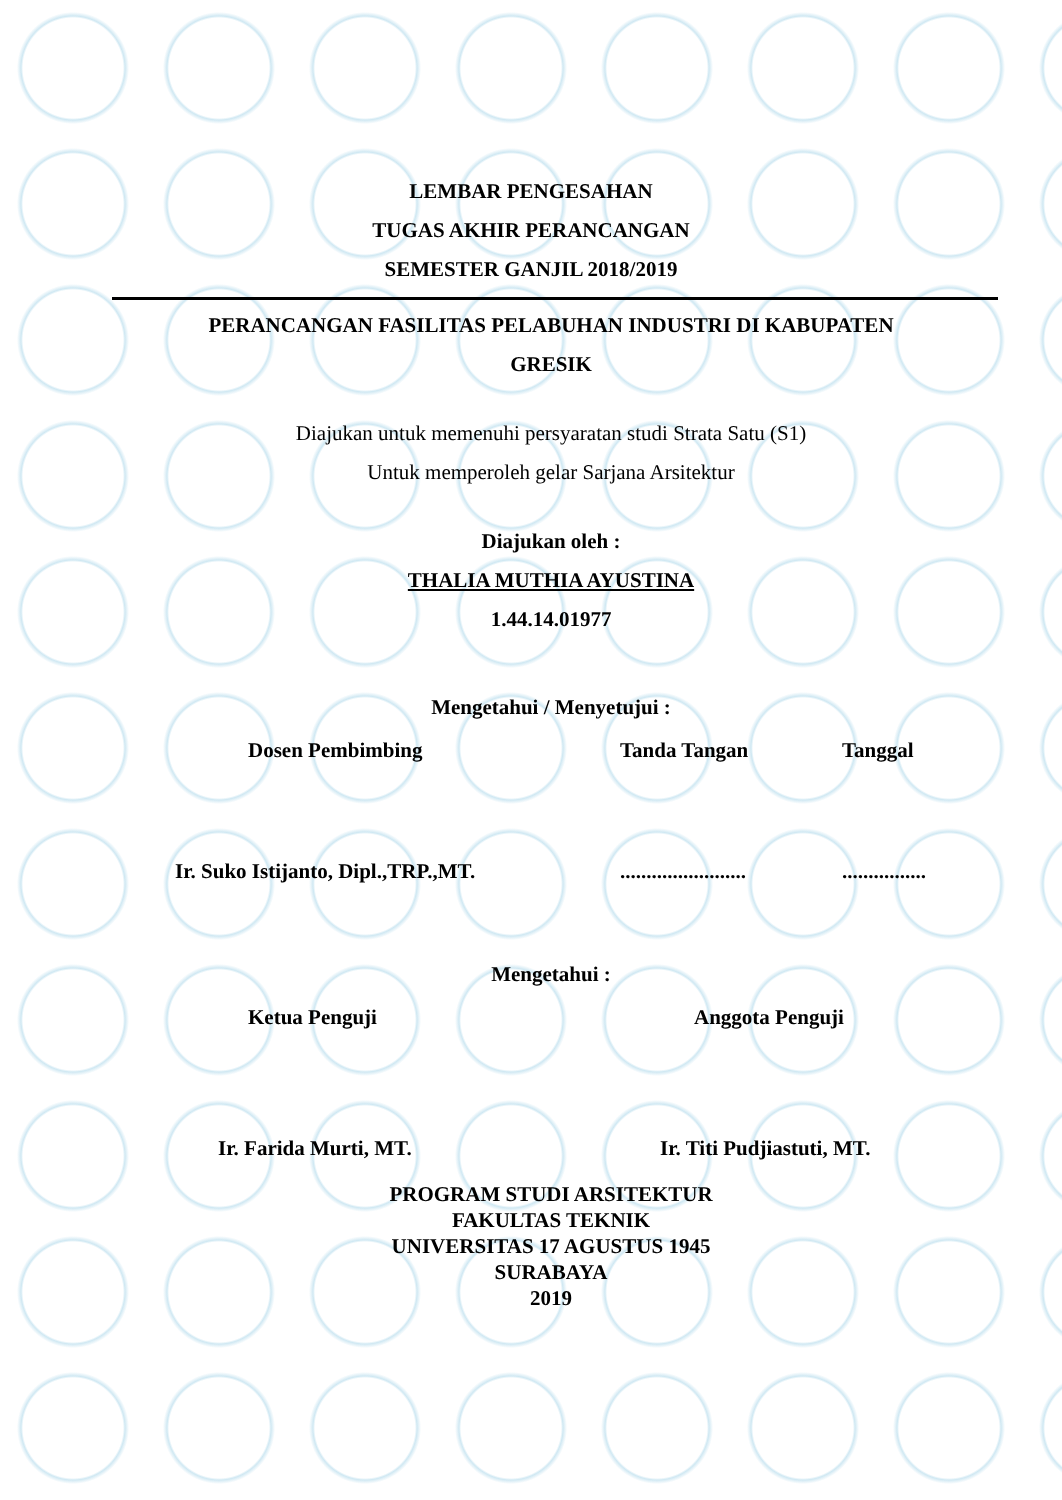LEMBAR PENGESAHAN
TUGAS AKHIR PERANCANGAN
SEMESTER GANJIL 2018/2019
PERANCANGAN FASILITAS PELABUHAN INDUSTRI DI KABUPATEN
GRESIK
Diajukan untuk memenuhi persyaratan studi Strata Satu (S1)
Untuk memperoleh gelar Sarjana Arsitektur
Diajukan oleh :
THALIA MUTHIA AYUSTINA
1.44.14.01977
Mengetahui / Menyetujui :
Dosen Pembimbing Tanda Tangan Tanggal
Ir. Suko Istijanto, Dipl.,TRP.,MT.........................................
Mengetahui :
Ketua Penguji Anggota Penguji
Ir. Farida Murti, MT. Ir. Titi Pudjiastuti, MT.
PROGRAM STUDI ARSITEKTUR
FAKULTAS TEKNIK
UNIVERSITAS 17 AGUSTUS 1945
SURABAYA
2019